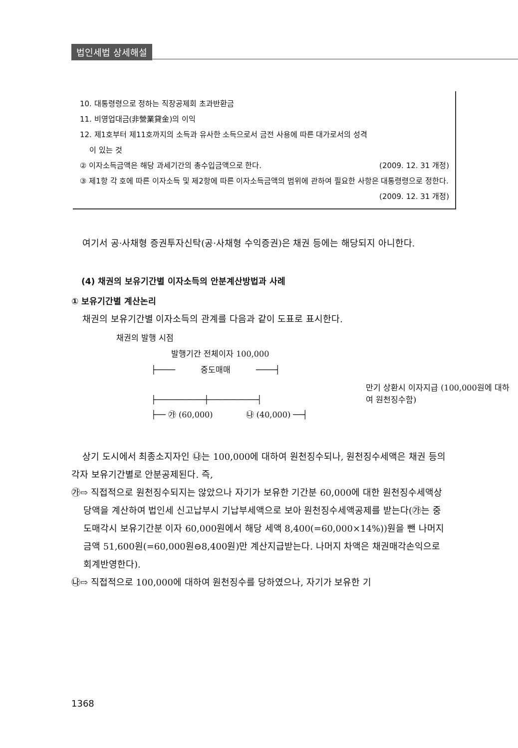법인세법 상세해설
10. 대통령령으로 정하는 직장공제회 초과반환금
11. 비영업대금(非營業貸金)의 이익
12. 제1호부터 제11호까지의 소득과 유사한 소득으로서 금전 사용에 따른 대가로서의 성격
이 있는 것
② 이자소득금액은 해당 과세기간의 총수입금액으로 한다. (2009. 12. 31 개정)
③ 제1항 각 호에 따른 이자소득 및 제2항에 따른 이자소득금액의 범위에 관하여 필요한 사항은 대통령령으로 정한다. (2009. 12. 31 개정)
여기서 공·사채형 증권투자신탁(공·사채형 수익증권)은 채권 등에는 해당되지 아니한다.
(4) 채권의 보유기간별 이자소득의 안분계산방법과 사례
① 보유기간별 계산논리
채권의 보유기간별 이자소득의 관계를 다음과 같이 도표로 표시한다.
채권의 발행 시점
발행기간 전체이자 100,000
├──── 중도매매 ────┤
├──────────┼──────────┤
├── ㉮ (60,000) ㉯ (40,000) ──┤
만기 상환시 이자지급 (100,000원에 대하여 원천징수함)
상기 도시에서 최종소지자인 ㉯는 100,000에 대하여 원천징수되나, 원천징수세액은 채권 등의 각자 보유기간별로 안분공제된다. 즉,
㉮⇨ 직접적으로 원천징수되지는 않았으나 자기가 보유한 기간분 60,000에 대한 원천징수세액상당액을 계산하여 법인세 신고납부시 기납부세액으로 보아 원천징수세액공제를 받는다(㉮는 중도매각시 보유기간분 이자 60,000원에서 해당 세액 8,400(=60,000×14%))원을 뺀 나머지 금액 51,600원(=60,000원⊖8,400원)만 계산지급받는다. 나머지 차액은 채권매각손익으로 회계반영한다).
㉯⇨ 직접적으로 100,000에 대하여 원천징수를 당하였으나, 자기가 보유한 기
1368